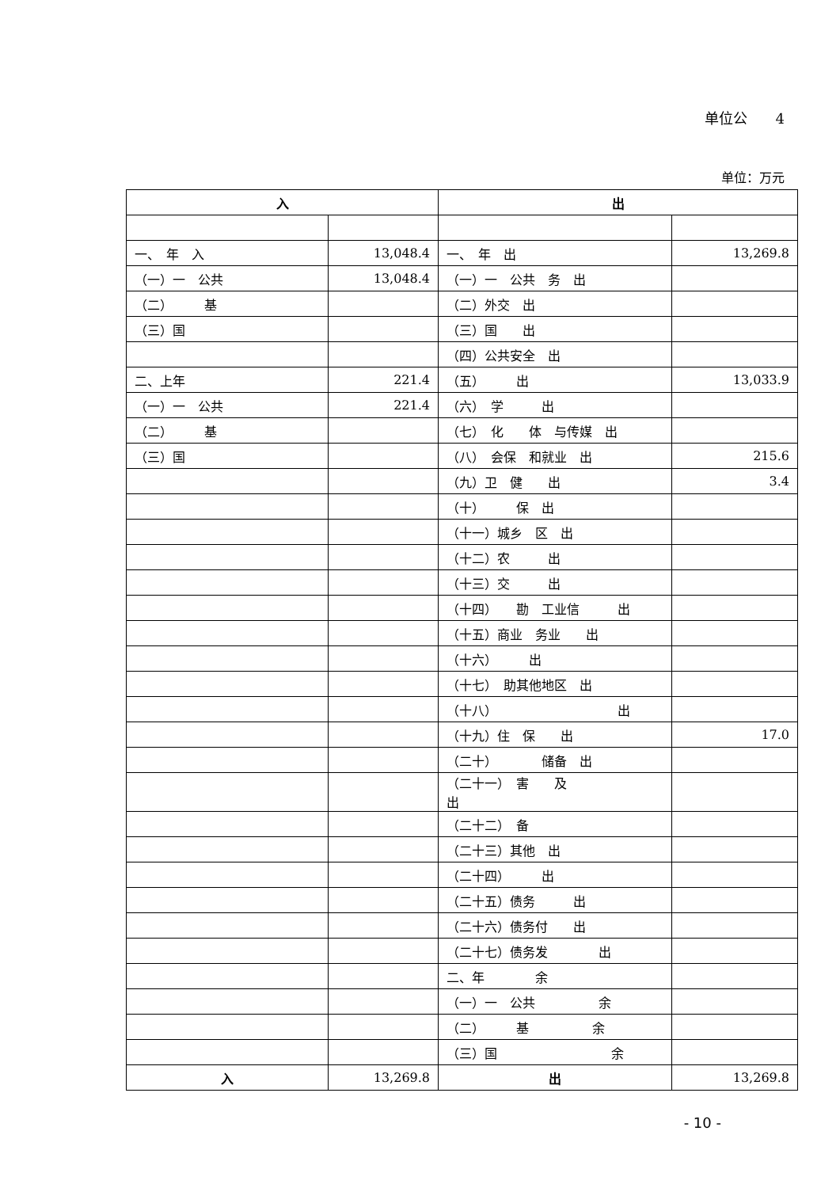单位公　　4
单位：万元
| 入 | | 出 | |
| --- | --- | --- | --- |
| 一、 年 入 | 13,048.4 | 一、 年 出 | 13,269.8 |
| （一）一 公共 | 13,048.4 | （一）一 公共 务 出 | |
| （二） 基 | | （二）外交 出 | |
| （三）国 | | （三）国 出 | |
| | | （四）公共安全 出 | |
| 二、上年 | 221.4 | （五） 出 | 13,033.9 |
| （一）一 公共 | 221.4 | （六） 学 出 | |
| （二） 基 | | （七） 化 体 与传媒 出 | |
| （三）国 | | （八） 会保 和就业 出 | 215.6 |
| | | （九）卫 健 出 | 3.4 |
| | | （十） 保 出 | |
| | | （十一）城乡 区 出 | |
| | | （十二）农 出 | |
| | | （十三）交 出 | |
| | | （十四） 勘 工业信 出 | |
| | | （十五）商业 务业 出 | |
| | | （十六） 出 | |
| | | （十七） 助其他地区 出 | |
| | | （十八） 出 | |
| | | （十九）住 保 出 | 17.0 |
| | | （二十） 储备 出 | |
| | | （二十一） 害 及 出 | |
| | | （二十二） 备 | |
| | | （二十三）其他 出 | |
| | | （二十四） 出 | |
| | | （二十五）债务 出 | |
| | | （二十六）债务付 出 | |
| | | （二十七）债务发 出 | |
| | | 二、年 余 | |
| | | （一）一 公共 余 | |
| | | （二） 基 余 | |
| | | （三）国 余 | |
| 入 | 13,269.8 | 出 | 13,269.8 |
- 10 -